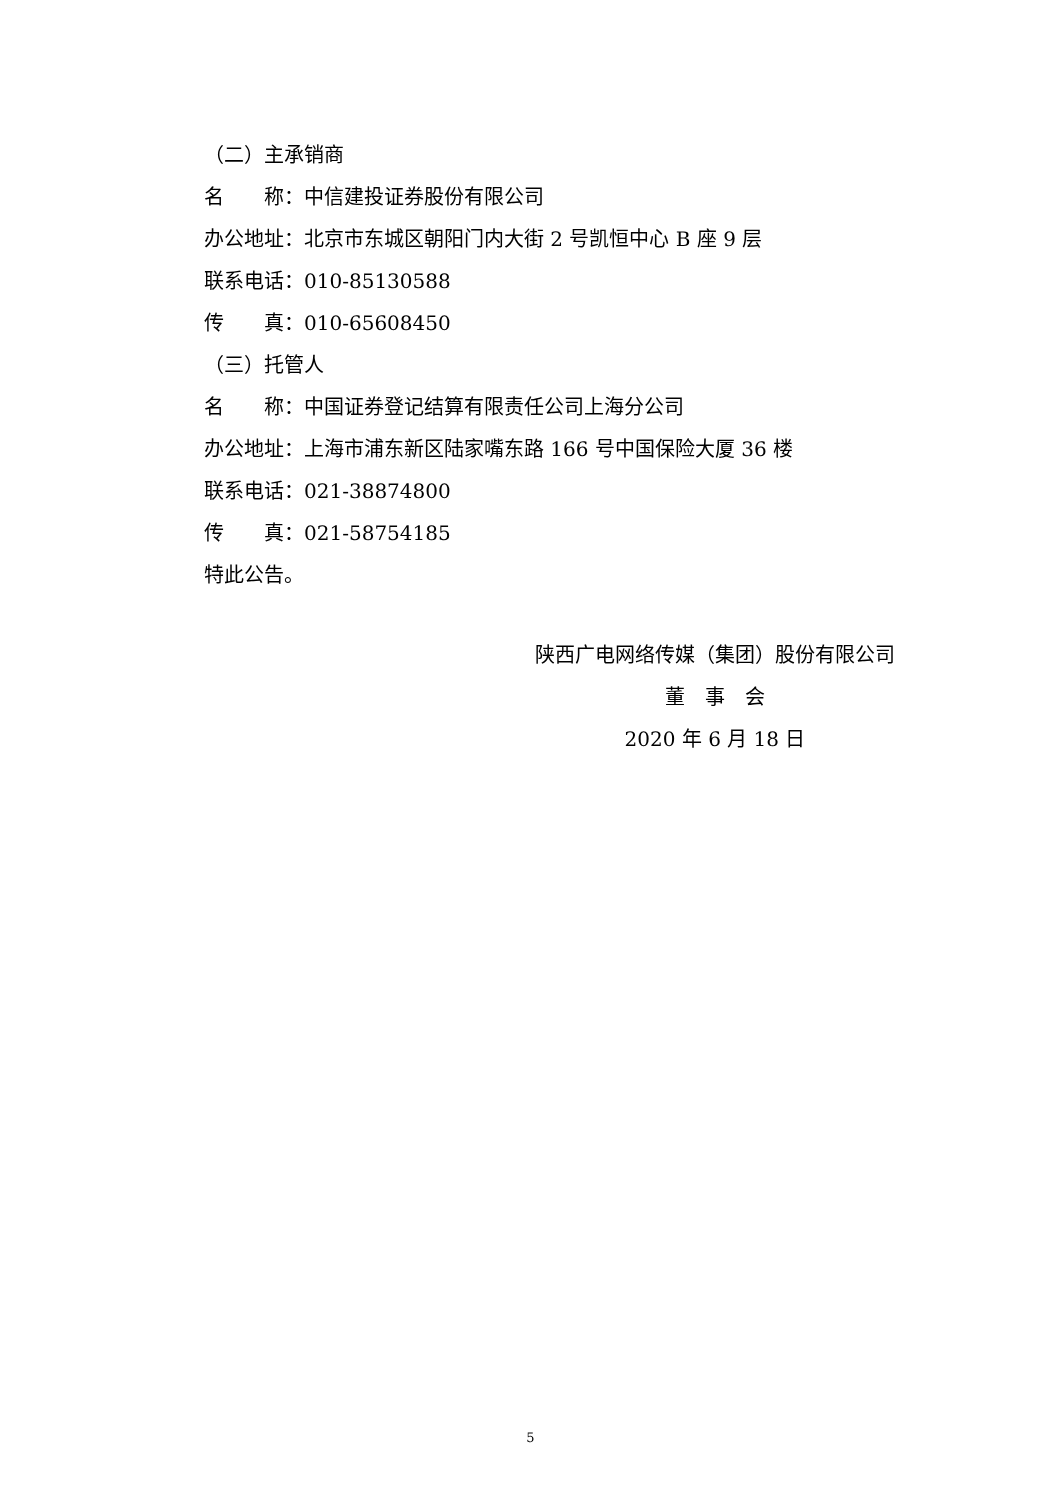（二）主承销商
名　　称：中信建投证券股份有限公司
办公地址：北京市东城区朝阳门内大街 2 号凯恒中心 B 座 9 层
联系电话：010-85130588
传　　真：010-65608450
（三）托管人
名　　称：中国证券登记结算有限责任公司上海分公司
办公地址：上海市浦东新区陆家嘴东路 166 号中国保险大厦 36 楼
联系电话：021-38874800
传　　真：021-58754185
特此公告。
陕西广电网络传媒（集团）股份有限公司
董　事　会
2020 年 6 月 18 日
5